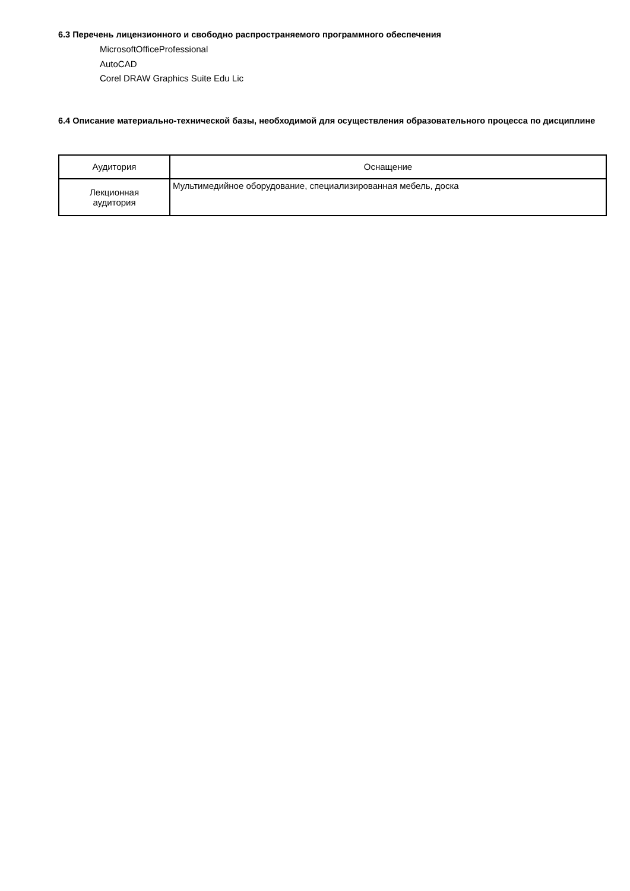6.3 Перечень лицензионного и свободно распространяемого программного обеспечения
MicrosoftOfficeProfessional
AutoCAD
Corel DRAW Graphics Suite Edu Lic
6.4 Описание материально-технической базы, необходимой для осуществления образовательного процесса по дисциплине
| Аудитория | Оснащение |
| --- | --- |
| Лекционная аудитория | Мультимедийное оборудование, специализированная мебель, доска |